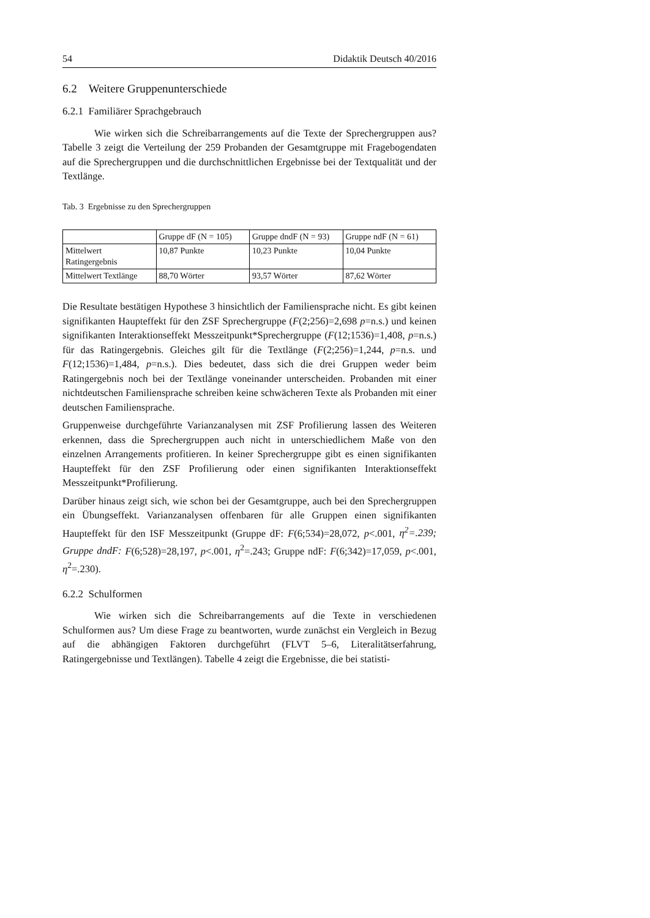54 Didaktik Deutsch 40/2016
6.2 Weitere Gruppenunterschiede
6.2.1 Familiärer Sprachgebrauch
Wie wirken sich die Schreibarrangements auf die Texte der Sprechergruppen aus? Tabelle 3 zeigt die Verteilung der 259 Probanden der Gesamtgruppe mit Fragebogendaten auf die Sprechergruppen und die durchschnittlichen Ergebnisse bei der Textqualität und der Textlänge.
Tab. 3 Ergebnisse zu den Sprechergruppen
| | Gruppe dF (N = 105) | Gruppe dndF (N = 93) | Gruppe ndF (N = 61) |
| --- | --- | --- | --- |
| Mittelwert Ratingergebnis | 10,87 Punkte | 10,23 Punkte | 10,04 Punkte |
| Mittelwert Textlänge | 88,70 Wörter | 93,57 Wörter | 87,62 Wörter |
Die Resultate bestätigen Hypothese 3 hinsichtlich der Familiensprache nicht. Es gibt keinen signifikanten Haupteffekt für den ZSF Sprechergruppe (F(2;256)=2,698 p=n.s.) und keinen signifikanten Interaktionseffekt Messzeitpunkt*Sprechergruppe (F(12;1536)=1,408, p=n.s.) für das Ratingergebnis. Gleiches gilt für die Textlänge (F(2;256)=1,244, p=n.s. und F(12;1536)=1,484, p=n.s.). Dies bedeutet, dass sich die drei Gruppen weder beim Ratingergebnis noch bei der Textlänge voneinander unterscheiden. Probanden mit einer nichtdeutschen Familiensprache schreiben keine schwächeren Texte als Probanden mit einer deutschen Familiensprache.
Gruppenweise durchgeführte Varianzanalysen mit ZSF Profilierung lassen des Weiteren erkennen, dass die Sprechergruppen auch nicht in unterschiedlichem Maße von den einzelnen Arrangements profitieren. In keiner Sprechergruppe gibt es einen signifikanten Haupteffekt für den ZSF Profilierung oder einen signifikanten Interaktionseffekt Messzeitpunkt*Profilierung.
Darüber hinaus zeigt sich, wie schon bei der Gesamtgruppe, auch bei den Sprechergruppen ein Übungseffekt. Varianzanalysen offenbaren für alle Gruppen einen signifikanten Haupteffekt für den ISF Messzeitpunkt (Gruppe dF: F(6;534)=28,072, p<.001, η<sup>2</sup>=.239; Gruppe dndF: F(6;528)=28,197, p<.001, η<sup>2</sup>=.243; Gruppe ndF: F(6;342)=17,059, p<.001, η<sup>2</sup>=.230).
6.2.2 Schulformen
Wie wirken sich die Schreibarrangements auf die Texte in verschiedenen Schulformen aus? Um diese Frage zu beantworten, wurde zunächst ein Vergleich in Bezug auf die abhängigen Faktoren durchgeführt (FLVT 5–6, Literalitätserfahrung, Ratingergebnisse und Textlängen). Tabelle 4 zeigt die Ergebnisse, die bei statisti-